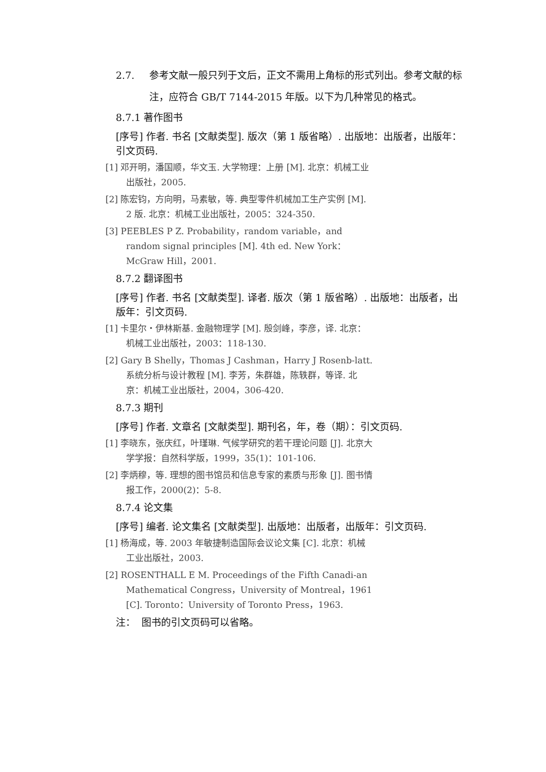2.7. 参考文献一般只列于文后，正文不需用上角标的形式列出。参考文献的标注，应符合 GB/T 7144-2015 年版。以下为几种常见的格式。
8.7.1 著作图书
[序号] 作者. 书名 [文献类型]. 版次（第 1 版省略）. 出版地：出版者，出版年：引文页码.
[1] 邓开明，潘国顺，华文玉. 大学物理：上册 [M]. 北京：机械工业出版社，2005.
[2] 陈宏钧，方向明，马素敏，等. 典型零件机械加工生产实例 [M]. 2 版. 北京：机械工业出版社，2005：324-350.
[3] PEEBLES P Z. Probability，random variable，and random signal principles [M]. 4th ed. New York：McGraw Hill，2001.
8.7.2 翻译图书
[序号] 作者. 书名 [文献类型]. 译者. 版次（第 1 版省略）. 出版地：出版者，出版年：引文页码.
[1] 卡里尔・伊林斯基. 金融物理学 [M]. 殷剑峰，李彦，译. 北京：机械工业出版社，2003：118-130.
[2] Gary B Shelly，Thomas J Cashman，Harry J Rosenb-latt. 系统分析与设计教程 [M]. 李芳，朱群雄，陈轶群，等译. 北京：机械工业出版社，2004，306-420.
8.7.3 期刊
[序号] 作者. 文章名 [文献类型]. 期刊名，年，卷（期）：引文页码.
[1] 李晓东，张庆红，叶瑾琳. 气候学研究的若干理论问题 [J]. 北京大学学报：自然科学版，1999，35(1)：101-106.
[2] 李炳穆，等. 理想的图书馆员和信息专家的素质与形象 [J]. 图书情报工作，2000(2)：5-8.
8.7.4 论文集
[序号] 编者. 论文集名 [文献类型]. 出版地：出版者，出版年：引文页码.
[1] 杨海成，等. 2003 年敏捷制造国际会议论文集 [C]. 北京：机械工业出版社，2003.
[2] ROSENTHALL E M. Proceedings of the Fifth Canadi-an Mathematical Congress，University of Montreal，1961 [C]. Toronto：University of Toronto Press，1963.
注： 图书的引文页码可以省略。